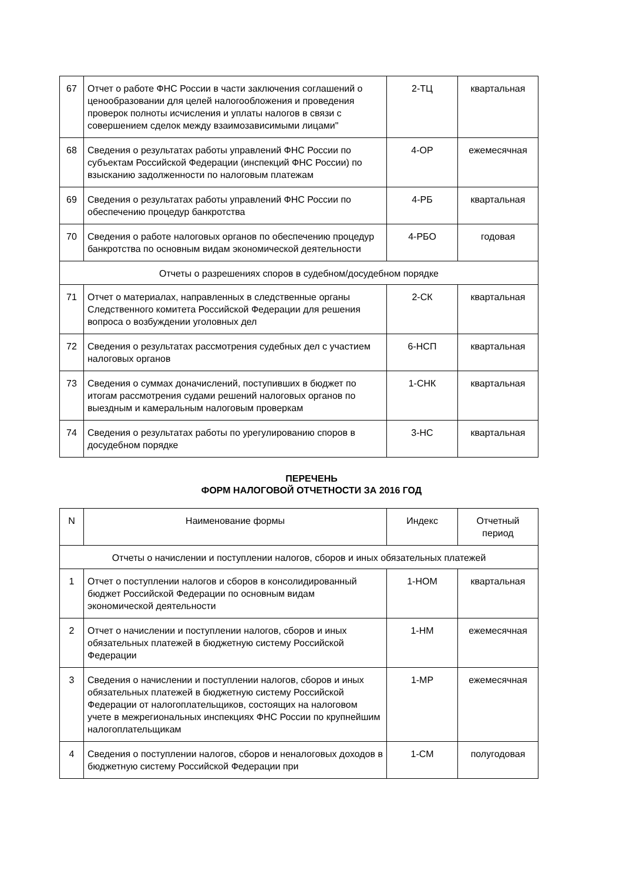| 67 | Отчет о работе ФНС России в части заключения соглашений о ценообразовании для целей налогообложения и проведения проверок полноты исчисления и уплаты налогов в связи с совершением сделок между взаимозависимыми лицами" | 2-ТЦ | квартальная |
| 68 | Сведения о результатах работы управлений ФНС России по субъектам Российской Федерации (инспекций ФНС России) по взысканию задолженности по налоговым платежам | 4-ОР | ежемесячная |
| 69 | Сведения о результатах работы управлений ФНС России по обеспечению процедур банкротства | 4-РБ | квартальная |
| 70 | Сведения о работе налоговых органов по обеспечению процедур банкротства по основным видам экономической деятельности | 4-РБО | годовая |
| Отчеты о разрешениях споров в судебном/досудебном порядке | | | |
| 71 | Отчет о материалах, направленных в следственные органы Следственного комитета Российской Федерации для решения вопроса о возбуждении уголовных дел | 2-СК | квартальная |
| 72 | Сведения о результатах рассмотрения судебных дел с участием налоговых органов | 6-НСП | квартальная |
| 73 | Сведения о суммах доначислений, поступивших в бюджет по итогам рассмотрения судами решений налоговых органов по выездным и камеральным налоговым проверкам | 1-СНК | квартальная |
| 74 | Сведения о результатах работы по урегулированию споров в досудебном порядке | 3-НС | квартальная |
ПЕРЕЧЕНЬ
ФОРМ НАЛОГОВОЙ ОТЧЕТНОСТИ ЗА 2016 ГОД
| N | Наименование формы | Индекс | Отчетный период |
| Отчеты о начислении и поступлении налогов, сборов и иных обязательных платежей | | | |
| 1 | Отчет о поступлении налогов и сборов в консолидированный бюджет Российской Федерации по основным видам экономической деятельности | 1-НОМ | квартальная |
| 2 | Отчет о начислении и поступлении налогов, сборов и иных обязательных платежей в бюджетную систему Российской Федерации | 1-НМ | ежемесячная |
| 3 | Сведения о начислении и поступлении налогов, сборов и иных обязательных платежей в бюджетную систему Российской Федерации от налогоплательщиков, состоящих на налоговом учете в межрегиональных инспекциях ФНС России по крупнейшим налогоплательщикам | 1-МР | ежемесячная |
| 4 | Сведения о поступлении налогов, сборов и неналоговых доходов в бюджетную систему Российской Федерации при | 1-СМ | полугодовая |